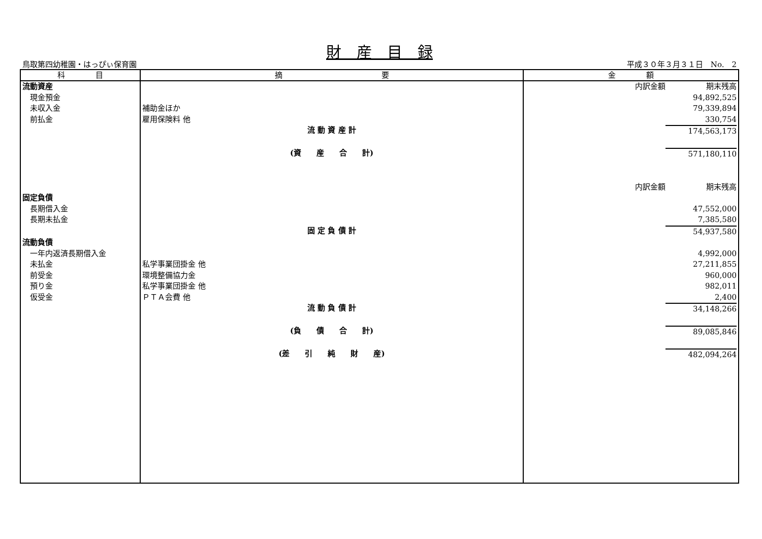財　産　目　録
鳥取第四幼稚園・はっぴぃ保育園 平成３０年３月３１日　No.　2
| 科 目 | 摘 要 | 金 額 |
| --- | --- | --- |
| 流動資産 | | 内訳金額 期末残高 |
| 現金預金 | | 94,892,525 |
| 未収入金 | 補助金ほか | 79,339,894 |
| 前払金 | 雇用保険料 他 | 330,754 |
| | 流 動 資 産 計 | 174,563,173 |
| | (資 産 合 計) | 571,180,110 |
| | | 内訳金額 期末残高 |
| 固定負債 | | |
| 長期借入金 | | 47,552,000 |
| 長期未払金 | | 7,385,580 |
| | 固 定 負 債 計 | 54,937,580 |
| 流動負債 | | |
| 一年内返済長期借入金 | | 4,992,000 |
| 未払金 | 私学事業団掛金 他 | 27,211,855 |
| 前受金 | 環境整備協力金 | 960,000 |
| 預り金 | 私学事業団掛金 他 | 982,011 |
| 仮受金 | ＰＴＡ会費 他 | 2,400 |
| | 流 動 負 債 計 | 34,148,266 |
| | (負 債 合 計) | 89,085,846 |
| | (差 引 純 財 産) | 482,094,264 |